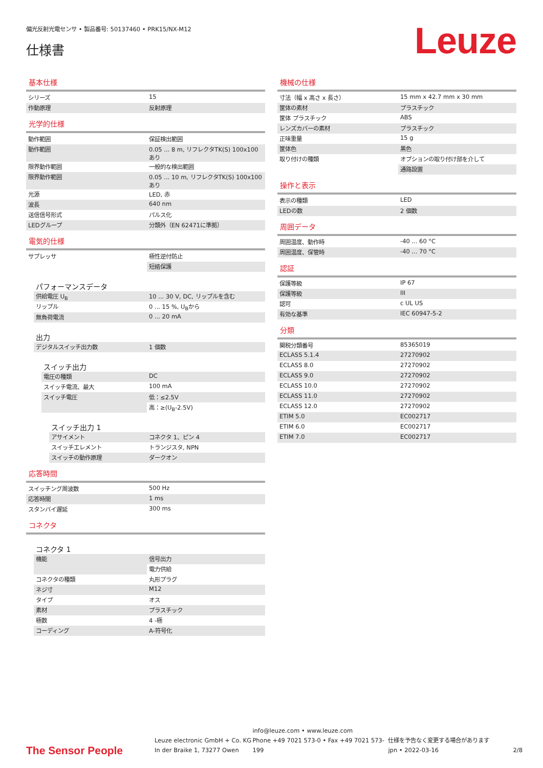偏光反射光電センサ • 製品番号: 50137460 • PRK15/NX-M12
仕様書
Leuze
基本仕様
| シリーズ | 15 |
| 作動原理 | 反射原理 |
光学的仕様
| 動作範囲 | 保証検出範囲 |
| 動作範囲 | 0.05 ... 8 m, リフレクタTK(S) 100x100 あり |
| 限界動作範囲 | 一般的な検出範囲 |
| 限界動作範囲 | 0.05 ... 10 m, リフレクタTK(S) 100x100 あり |
| 光源 | LED, 赤 |
| 波長 | 640 nm |
| 送信信号形式 | パルス化 |
| LEDグループ | 分類外（EN 62471に準拠） |
電気的仕様
| サプレッサ | 極性逆付防止 |
| | 短絡保護 |
パフォーマンスデータ
| 供給電圧 U<sub>B</sub> | 10 ... 30 V, DC, リップルを含む |
| リップル | 0 ... 15 %, U<sub>B</sub>から |
| 無負荷電流 | 0 ... 20 mA |
出力
| デジタルスイッチ出力数 | 1 個数 |
スイッチ出力
| 電圧の種類 | DC |
| スイッチ電流、最大 | 100 mA |
| スイッチ電圧 | 低：≤2.5V |
| | 高：≥(U<sub>B</sub>-2.5V) |
スイッチ出力 1
| アサイメント | コネクタ 1、ピン 4 |
| スイッチエレメント | トランジスタ, NPN |
| スイッチの動作原理 | ダークオン |
応答時間
| スイッチング周波数 | 500 Hz |
| 応答時間 | 1 ms |
| スタンバイ遅延 | 300 ms |
コネクタ
コネクタ 1
| 機能 | 信号出力 |
| | 電力供給 |
| コネクタの種類 | 丸形プラグ |
| ネジ寸 | M12 |
| タイプ | オス |
| 素材 | プラスチック |
| 極数 | 4 -極 |
| コーディング | A-符号化 |
機械の仕様
| 寸法（幅 x 高さ x 長さ） | 15 mm x 42.7 mm x 30 mm |
| 筐体の素材 | プラスチック |
| 筐体 プラスチック | ABS |
| レンズカバーの素材 | プラスチック |
| 正味重量 | 15 g |
| 筐体色 | 黒色 |
| 取り付けの種類 | オプションの取り付け部を介して |
| | 通路設置 |
操作と表示
| 表示の種類 | LED |
| LEDの数 | 2 個数 |
周囲データ
| 周囲温度、動作時 | -40 ... 60 °C |
| 周囲温度、保管時 | -40 ... 70 °C |
認証
| 保護等級 | IP 67 |
| 保護等級 | III |
| 認可 | c UL US |
| 有効な基準 | IEC 60947-5-2 |
分類
| 関税分類番号 | 85365019 |
| ECLASS 5.1.4 | 27270902 |
| ECLASS 8.0 | 27270902 |
| ECLASS 9.0 | 27270902 |
| ECLASS 10.0 | 27270902 |
| ECLASS 11.0 | 27270902 |
| ECLASS 12.0 | 27270902 |
| ETIM 5.0 | EC002717 |
| ETIM 6.0 | EC002717 |
| ETIM 7.0 | EC002717 |
The Sensor People
Leuze electronic GmbH + Co. KG
In der Braike 1, 73277 Owen
info@leuze.com • www.leuze.com
Phone +49 7021 573-0 • Fax +49 7021 573-199
仕様を予告なく変更する場合があります
jpn • 2022-03-16
2/8